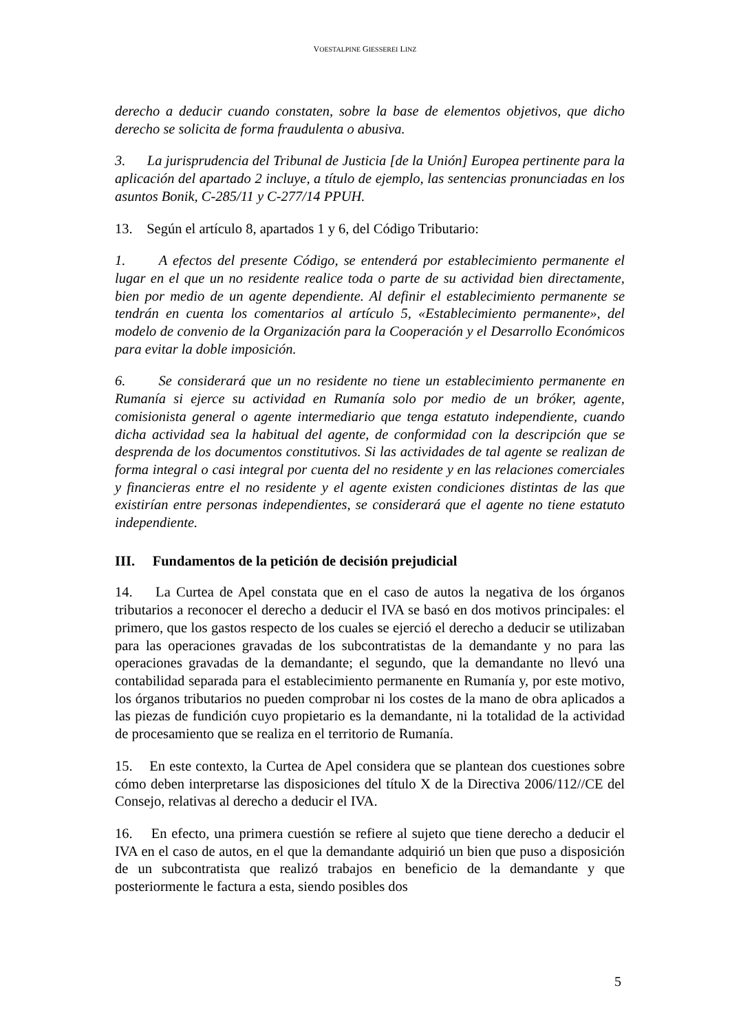VOESTALPINE GIESSEREI LINZ
derecho a deducir cuando constaten, sobre la base de elementos objetivos, que dicho derecho se solicita de forma fraudulenta o abusiva.
3. La jurisprudencia del Tribunal de Justicia [de la Unión] Europea pertinente para la aplicación del apartado 2 incluye, a título de ejemplo, las sentencias pronunciadas en los asuntos Bonik, C-285/11 y C-277/14 PPUH.
13. Según el artículo 8, apartados 1 y 6, del Código Tributario:
1. A efectos del presente Código, se entenderá por establecimiento permanente el lugar en el que un no residente realice toda o parte de su actividad bien directamente, bien por medio de un agente dependiente. Al definir el establecimiento permanente se tendrán en cuenta los comentarios al artículo 5, «Establecimiento permanente», del modelo de convenio de la Organización para la Cooperación y el Desarrollo Económicos para evitar la doble imposición.
6. Se considerará que un no residente no tiene un establecimiento permanente en Rumanía si ejerce su actividad en Rumanía solo por medio de un bróker, agente, comisionista general o agente intermediario que tenga estatuto independiente, cuando dicha actividad sea la habitual del agente, de conformidad con la descripción que se desprenda de los documentos constitutivos. Si las actividades de tal agente se realizan de forma integral o casi integral por cuenta del no residente y en las relaciones comerciales y financieras entre el no residente y el agente existen condiciones distintas de las que existirían entre personas independientes, se considerará que el agente no tiene estatuto independiente.
III. Fundamentos de la petición de decisión prejudicial
14. La Curtea de Apel constata que en el caso de autos la negativa de los órganos tributarios a reconocer el derecho a deducir el IVA se basó en dos motivos principales: el primero, que los gastos respecto de los cuales se ejerció el derecho a deducir se utilizaban para las operaciones gravadas de los subcontratistas de la demandante y no para las operaciones gravadas de la demandante; el segundo, que la demandante no llevó una contabilidad separada para el establecimiento permanente en Rumanía y, por este motivo, los órganos tributarios no pueden comprobar ni los costes de la mano de obra aplicados a las piezas de fundición cuyo propietario es la demandante, ni la totalidad de la actividad de procesamiento que se realiza en el territorio de Rumanía.
15. En este contexto, la Curtea de Apel considera que se plantean dos cuestiones sobre cómo deben interpretarse las disposiciones del título X de la Directiva 2006/112//CE del Consejo, relativas al derecho a deducir el IVA.
16. En efecto, una primera cuestión se refiere al sujeto que tiene derecho a deducir el IVA en el caso de autos, en el que la demandante adquirió un bien que puso a disposición de un subcontratista que realizó trabajos en beneficio de la demandante y que posteriormente le factura a esta, siendo posibles dos
5